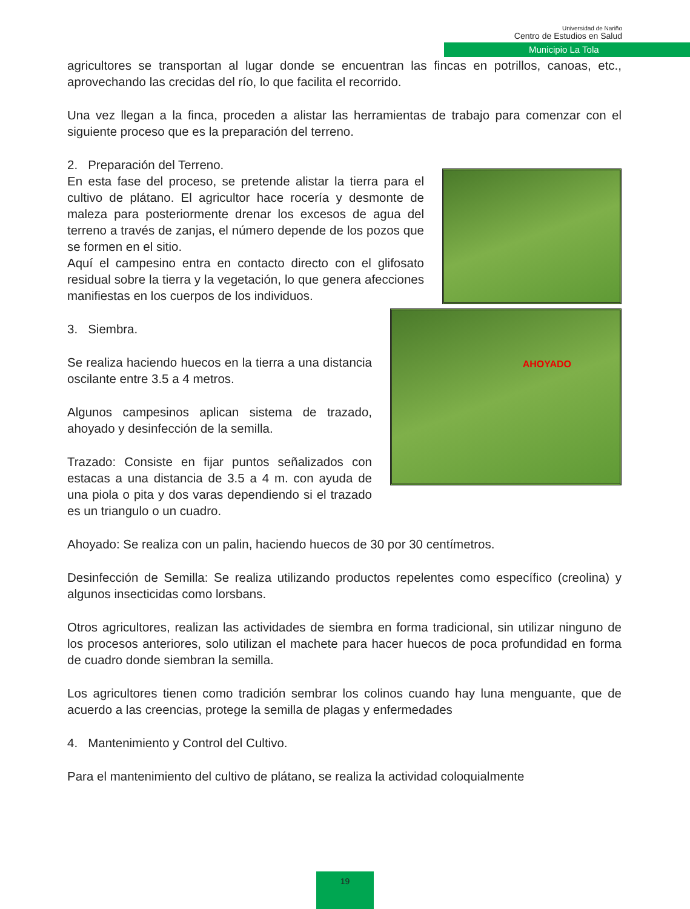Universidad de Nariño
Centro de Estudios en Salud
Municipio La Tola
agricultores se transportan al lugar donde se encuentran las fincas en potrillos, canoas, etc., aprovechando las crecidas del río, lo que facilita el recorrido.
Una vez llegan a la finca, proceden a alistar las herramientas de trabajo para comenzar con el siguiente proceso que es la preparación del terreno.
2. Preparación del Terreno.
En esta fase del proceso, se pretende alistar la tierra para el cultivo de plátano. El agricultor hace rocería y desmonte de maleza para posteriormente drenar los excesos de agua del terreno a través de zanjas, el número depende de los pozos que se formen en el sitio.
Aquí el campesino entra en contacto directo con el glifosato residual sobre la tierra y la vegetación, lo que genera afecciones manifiestas en los cuerpos de los individuos.
3. Siembra.
Se realiza haciendo huecos en la tierra a una distancia oscilante entre 3.5 a 4 metros.
Algunos campesinos aplican sistema de trazado, ahoyado y desinfección de la semilla.
Trazado: Consiste en fijar puntos señalizados con estacas a una distancia de 3.5 a 4 m. con ayuda de una piola o pita y dos varas dependiendo si el trazado es un triangulo o un cuadro.
AHOYADO
Ahoyado: Se realiza con un palin, haciendo huecos de 30 por 30 centímetros.
Desinfección de Semilla: Se realiza utilizando productos repelentes como específico (creolina) y algunos insecticidas como lorsbans.
Otros agricultores, realizan las actividades de siembra en forma tradicional, sin utilizar ninguno de los procesos anteriores, solo utilizan el machete para hacer huecos de poca profundidad en forma de cuadro donde siembran la semilla.
Los agricultores tienen como tradición sembrar los colinos cuando hay luna menguante, que de acuerdo a las creencias, protege la semilla de plagas y enfermedades
4. Mantenimiento y Control del Cultivo.
Para el mantenimiento del cultivo de plátano, se realiza la actividad coloquialmente
19